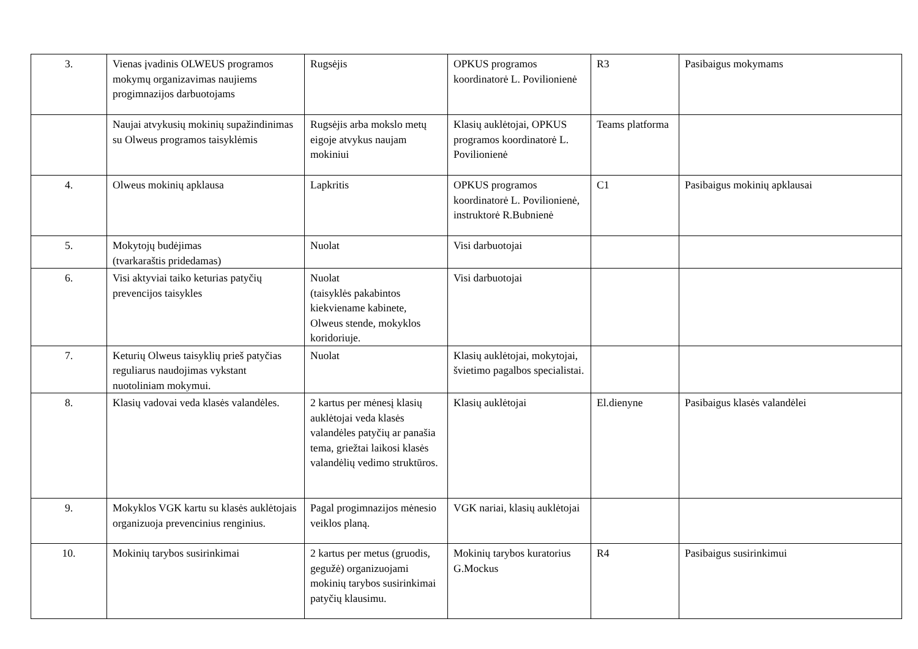| 3. | Vienas įvadinis OLWEUS programos mokymų organizavimas naujiems progimnazijos darbuotojams | Rugsėjis | OPKUS programos koordinatorė L. Povilionienė | R3 | Pasibaigus mokymams |
| | Naujai atvykusių mokinių supažindinimas su Olweus programos taisyklėmis | Rugsėjis arba mokslo metų eigoje atvykus naujam mokiniui | Klasių auklėtojai, OPKUS programos koordinatorė L. Povilionienė | Teams platforma | |
| 4. | Olweus mokinių apklausa | Lapkritis | OPKUS programos koordinatorė L. Povilionienė, instruktorė R.Bubnienė | C1 | Pasibaigus mokinių apklausai |
| 5. | Mokytojų budėjimas (tvarkaraštis pridedamas) | Nuolat | Visi darbuotojai | | |
| 6. | Visi aktyviai taiko keturias patyčių prevencijos taisykles | Nuolat (taisyklės pakabintos kiekviename kabinete, Olweus stende, mokyklos koridoriuje. | Visi darbuotojai | | |
| 7. | Keturių Olweus taisyklių prieš patyčias reguliarus naudojimas vykstant nuotoliniam mokymui. | Nuolat | Klasių auklėtojai, mokytojai, švietimo pagalbos specialistai. | | |
| 8. | Klasių vadovai veda klasės valandėles. | 2 kartus per mėnesį klasių auklėtojai veda klasės valandėles patyčių ar panašia tema, griežtai laikosi klasės valandėlių vedimo struktūros. | Klasių auklėtojai | El.dienyne | Pasibaigus klasės valandėlei |
| 9. | Mokyklos VGK kartu su klasės auklėtojais organizuoja prevencinius renginius. | Pagal progimnazijos mėnesio veiklos planą. | VGK nariai, klasių auklėtojai | | |
| 10. | Mokinių tarybos susirinkimai | 2 kartus per metus (gruodis, gegužė) organizuojami mokinių tarybos susirinkimai patyčių klausimu. | Mokinių tarybos kuratorius G.Mockus | R4 | Pasibaigus susirinkimui |